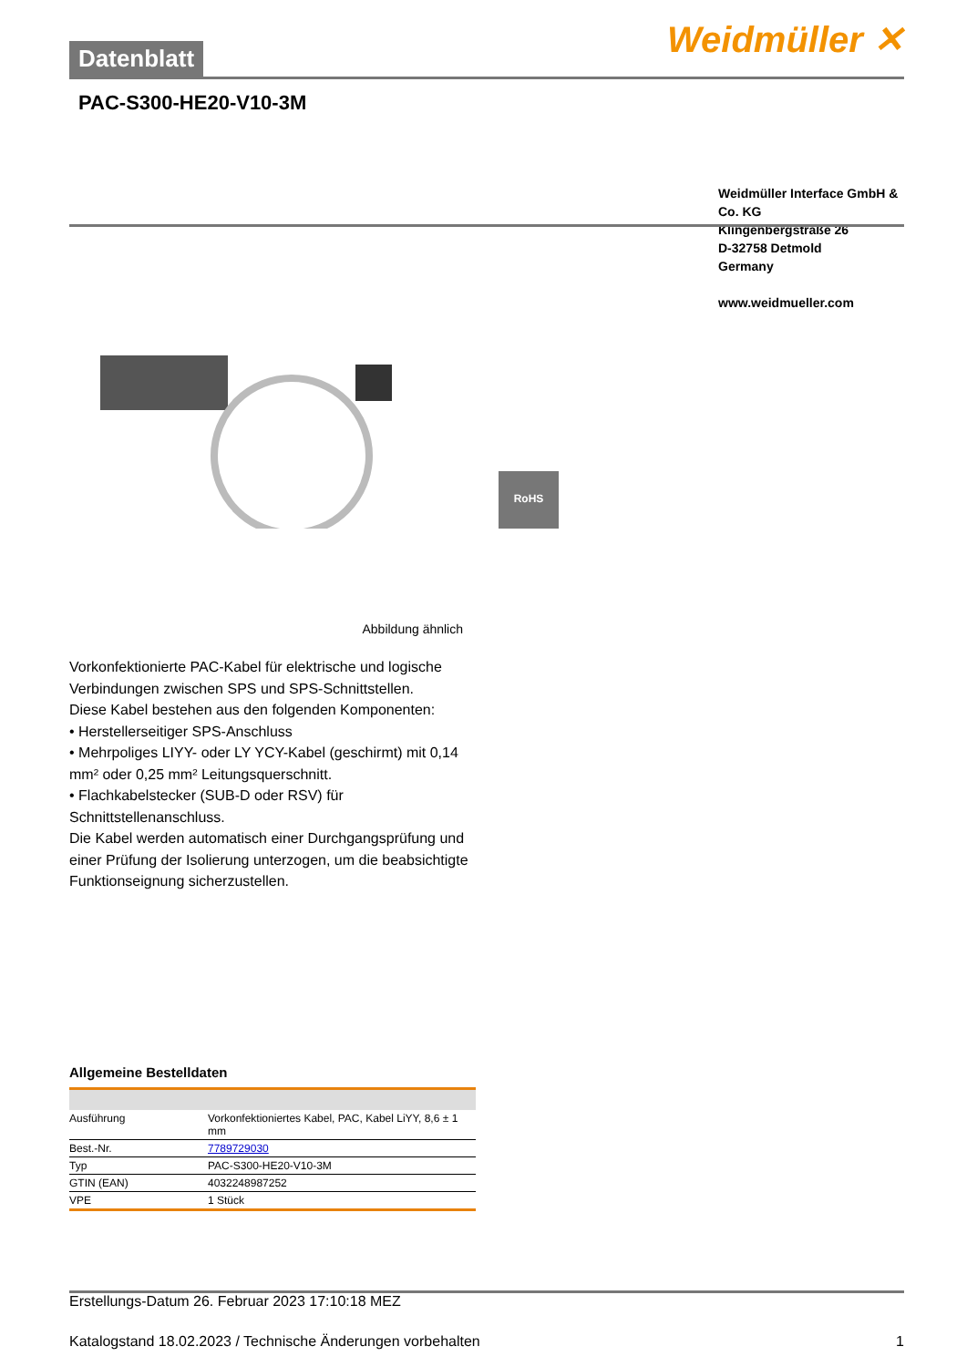Datenblatt
Weidmüller ✕
PAC-S300-HE20-V10-3M
Weidmüller Interface GmbH & Co. KG
Klingenbergstraße 26
D-32758 Detmold
Germany
www.weidmueller.com
RoHS
Abbildung ähnlich
Vorkonfektionierte PAC-Kabel für elektrische und logische Verbindungen zwischen SPS und SPS-Schnittstellen.
Diese Kabel bestehen aus den folgenden Komponenten:
• Herstellerseitiger SPS-Anschluss
• Mehrpoliges LIYY- oder LY YCY-Kabel (geschirmt) mit 0,14 mm² oder 0,25 mm² Leitungsquerschnitt.
• Flachkabelstecker (SUB-D oder RSV) für Schnittstellenanschluss.
Die Kabel werden automatisch einer Durchgangsprüfung und einer Prüfung der Isolierung unterzogen, um die beabsichtigte Funktionseignung sicherzustellen.
Allgemeine Bestelldaten
| Ausführung | Vorkonfektioniertes Kabel, PAC, Kabel LiYY, 8,6 ± 1 mm |
| Best.-Nr. | 7789729030 |
| Typ | PAC-S300-HE20-V10-3M |
| GTIN (EAN) | 4032248987252 |
| VPE | 1 Stück |
Erstellungs-Datum 26. Februar 2023 17:10:18 MEZ
Katalogstand 18.02.2023 / Technische Änderungen vorbehalten 1